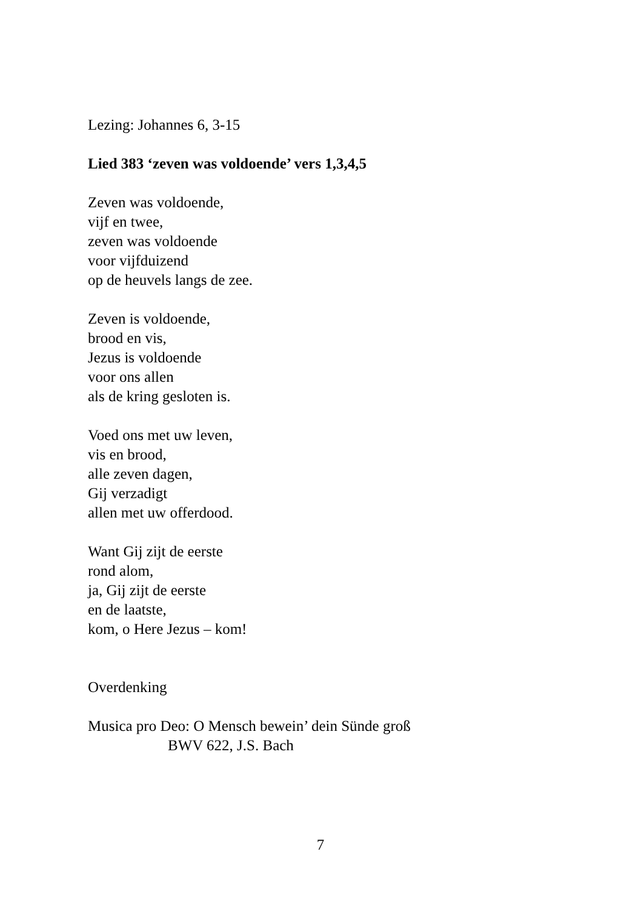Lezing: Johannes 6, 3-15
Lied 383 ‘zeven was voldoende’ vers 1,3,4,5
Zeven was voldoende,
vijf en twee,
zeven was voldoende
voor vijfduizend
op de heuvels langs de zee.
Zeven is voldoende,
brood en vis,
Jezus is voldoende
voor ons allen
als de kring gesloten is.
Voed ons met uw leven,
vis en brood,
alle zeven dagen,
Gij verzadigt
allen met uw offerdood.
Want Gij zijt de eerste
rond alom,
ja, Gij zijt de eerste
en de laatste,
kom, o Here Jezus – kom!
Overdenking
Musica pro Deo: O Mensch bewein’ dein Sünde groß
BWV 622, J.S. Bach
7